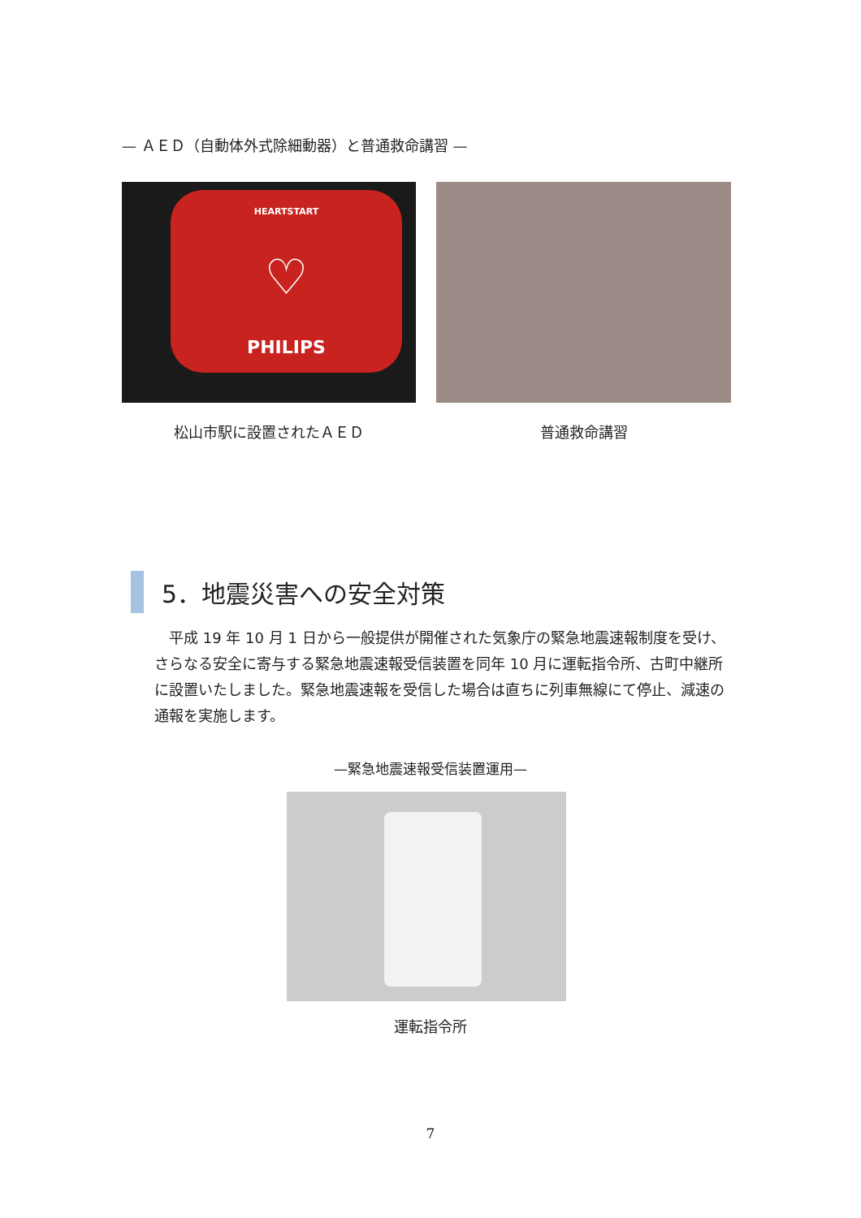— ＡＥＤ（自動体外式除細動器）と普通救命講習 —
HEARTSTART
♡
PHILIPS
松山市駅に設置されたＡＥＤ
普通救命講習
5．地震災害への安全対策
平成 19 年 10 月 1 日から一般提供が開催された気象庁の緊急地震速報制度を受け、さらなる安全に寄与する緊急地震速報受信装置を同年 10 月に運転指令所、古町中継所に設置いたしました。緊急地震速報を受信した場合は直ちに列車無線にて停止、減速の通報を実施します。
—緊急地震速報受信装置運用—
運転指令所
7